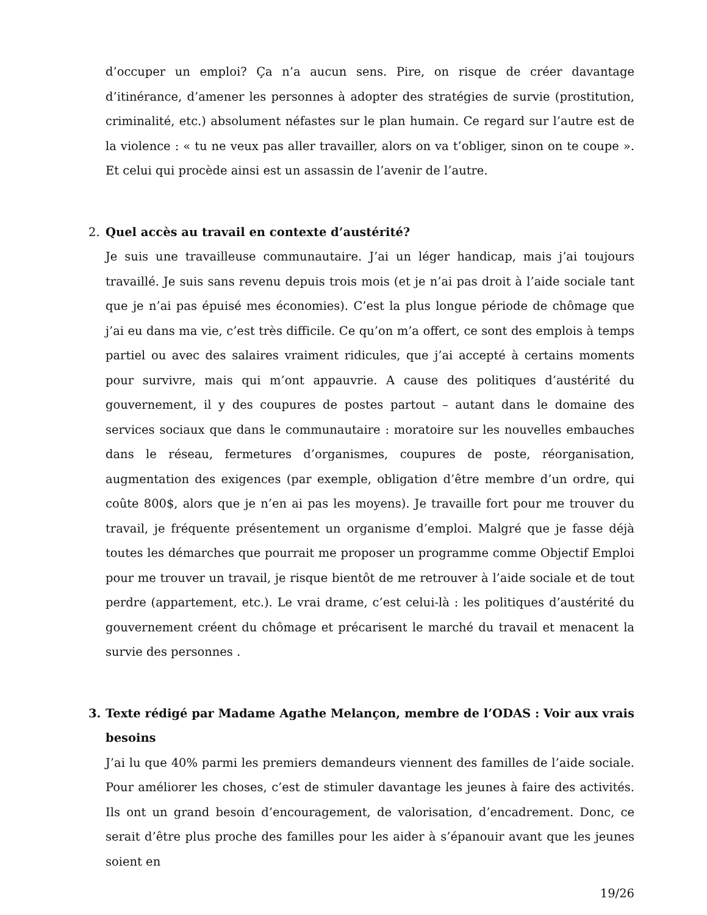d’occuper un emploi? Ça n’a aucun sens. Pire, on risque de créer davantage d’itinérance, d’amener les personnes à adopter des stratégies de survie (prostitution, criminalité, etc.) absolument néfastes sur le plan humain. Ce regard sur l’autre est de la violence : « tu ne veux pas aller travailler, alors on va t’obliger, sinon on te coupe ». Et celui qui procède ainsi est un assassin de l’avenir de l’autre.
2. Quel accès au travail en contexte d’austérité?
Je suis une travailleuse communautaire. J’ai un léger handicap, mais j’ai toujours travaillé. Je suis sans revenu depuis trois mois (et je n’ai pas droit à l’aide sociale tant que je n’ai pas épuisé mes économies). C’est la plus longue période de chômage que j’ai eu dans ma vie, c’est très difficile. Ce qu’on m’a offert, ce sont des emplois à temps partiel ou avec des salaires vraiment ridicules, que j’ai accepté à certains moments pour survivre, mais qui m’ont appauvrie. A cause des politiques d’austérité du gouvernement, il y des coupures de postes partout – autant dans le domaine des services sociaux que dans le communautaire : moratoire sur les nouvelles embauches dans le réseau, fermetures d’organismes, coupures de poste, réorganisation, augmentation des exigences (par exemple, obligation d’être membre d’un ordre, qui coûte 800$, alors que je n’en ai pas les moyens). Je travaille fort pour me trouver du travail, je fréquente présentement un organisme d’emploi. Malgré que je fasse déjà toutes les démarches que pourrait me proposer un programme comme Objectif Emploi pour me trouver un travail, je risque bientôt de me retrouver à l’aide sociale et de tout perdre (appartement, etc.). Le vrai drame, c’est celui-là : les politiques d’austérité du gouvernement créent du chômage et précarisent le marché du travail et menacent la survie des personnes .
3. Texte rédigé par Madame Agathe Melançon, membre de l’ODAS : Voir aux vrais besoins
J’ai lu que 40% parmi les premiers demandeurs viennent des familles de l’aide sociale. Pour améliorer les choses, c’est de stimuler davantage les jeunes à faire des activités. Ils ont un grand besoin d’encouragement, de valorisation, d’encadrement. Donc, ce serait d’être plus proche des familles pour les aider à s’épanouir avant que les jeunes soient en
19/26